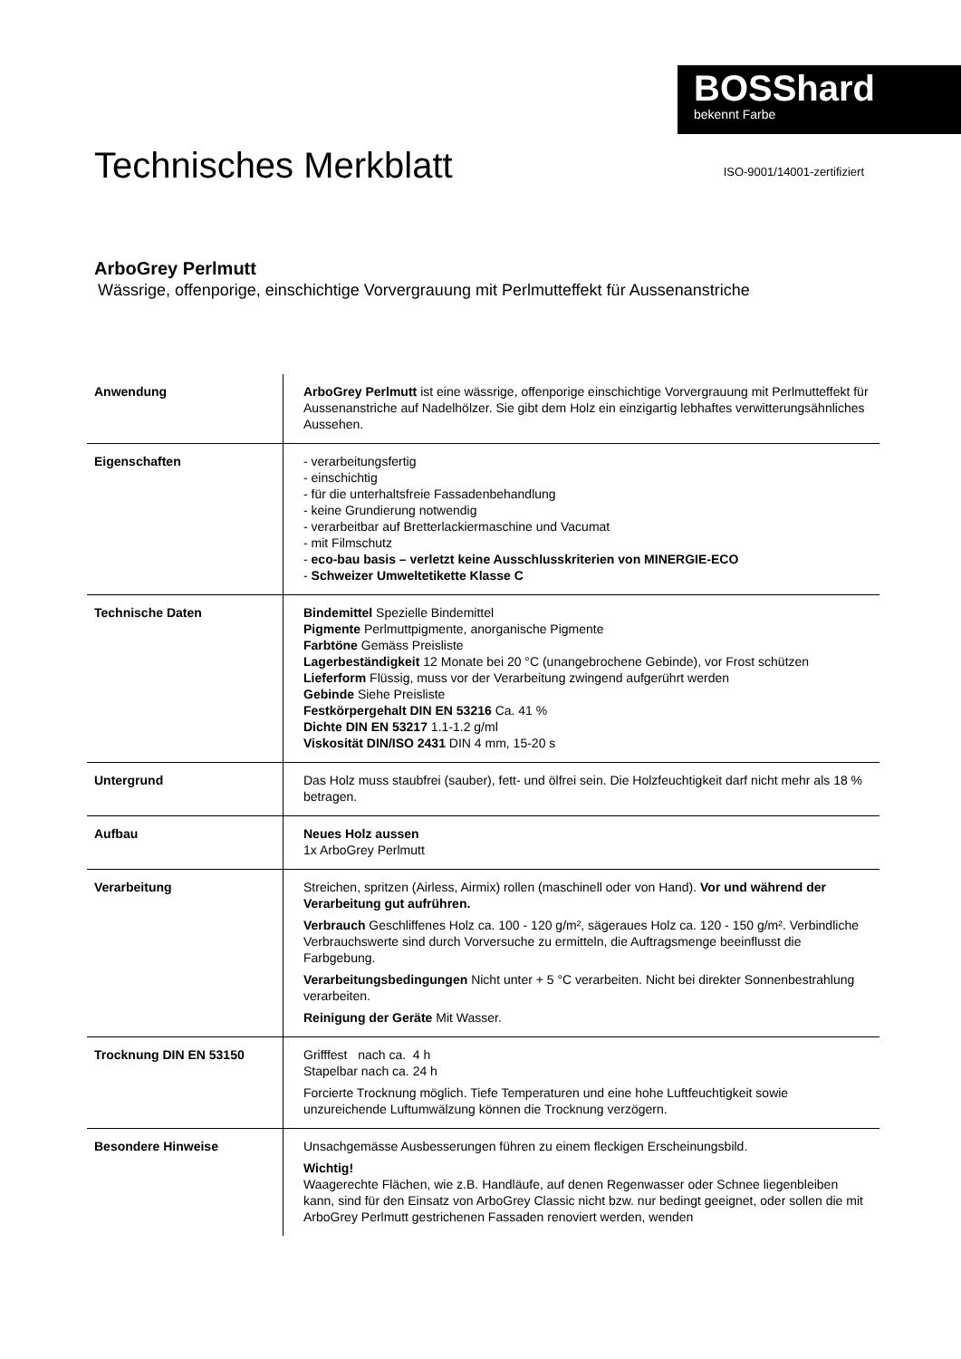BOSShard
bekennt Farbe
Technisches Merkblatt
ISO-9001/14001-zertifiziert
ArboGrey Perlmutt
Wässrige, offenporige, einschichtige Vorvergrauung mit Perlmutteffekt für Aussenanstriche
| Anwendung | ArboGrey Perlmutt ist eine wässrige, offenporige einschichtige Vorvergrauung mit Perlmutteffekt für Aussenanstriche auf Nadelhölzer. Sie gibt dem Holz ein einzigartig lebhaftes verwitterungsähnliches Aussehen. |
| Eigenschaften | - verarbeitungsfertig - einschichtig - für die unterhaltsfreie Fassadenbehandlung - keine Grundierung notwendig - verarbeitbar auf Bretterlackiermaschine und Vacumat - mit Filmschutz - eco-bau basis – verletzt keine Ausschlusskriterien von MINERGIE-ECO - Schweizer Umweltetikette Klasse C |
| Technische Daten | Bindemittel Spezielle Bindemittel Pigmente Perlmuttpigmente, anorganische Pigmente Farbtöne Gemäss Preisliste Lagerbeständigkeit 12 Monate bei 20 °C (unangebrochene Gebinde), vor Frost schützen Lieferform Flüssig, muss vor der Verarbeitung zwingend aufgerührt werden Gebinde Siehe Preisliste Festkörpergehalt DIN EN 53216 Ca. 41 % Dichte DIN EN 53217 1.1-1.2 g/ml Viskosität DIN/ISO 2431 DIN 4 mm, 15-20 s |
| Untergrund | Das Holz muss staubfrei (sauber), fett- und ölfrei sein. Die Holzfeuchtigkeit darf nicht mehr als 18 % betragen. |
| Aufbau | Neues Holz aussen 1x ArboGrey Perlmutt |
| Verarbeitung | Streichen, spritzen (Airless, Airmix) rollen (maschinell oder von Hand). Vor und während der Verarbeitung gut aufrühren. Verbrauch Geschliffenes Holz ca. 100 - 120 g/m², sägeraues Holz ca. 120 - 150 g/m². Verbindliche Verbrauchswerte sind durch Vorversuche zu ermitteln, die Auftragsmenge beeinflusst die Farbgebung. Verarbeitungsbedingungen Nicht unter + 5 °C verarbeiten. Nicht bei direkter Sonnenbestrahlung verarbeiten. Reinigung der Geräte Mit Wasser. |
| Trocknung DIN EN 53150 | Grifffest nach ca. 4 h Stapelbar nach ca. 24 h Forcierte Trocknung möglich. Tiefe Temperaturen und eine hohe Luftfeuchtigkeit sowie unzureichende Luftumwälzung können die Trocknung verzögern. |
| Besondere Hinweise | Unsachgemässe Ausbesserungen führen zu einem fleckigen Erscheinungsbild. Wichtig! Waagerechte Flächen, wie z.B. Handläufe, auf denen Regenwasser oder Schnee liegenbleiben kann, sind für den Einsatz von ArboGrey Classic nicht bzw. nur bedingt geeignet, oder sollen die mit ArboGrey Perlmutt gestrichenen Fassaden renoviert werden, wenden |